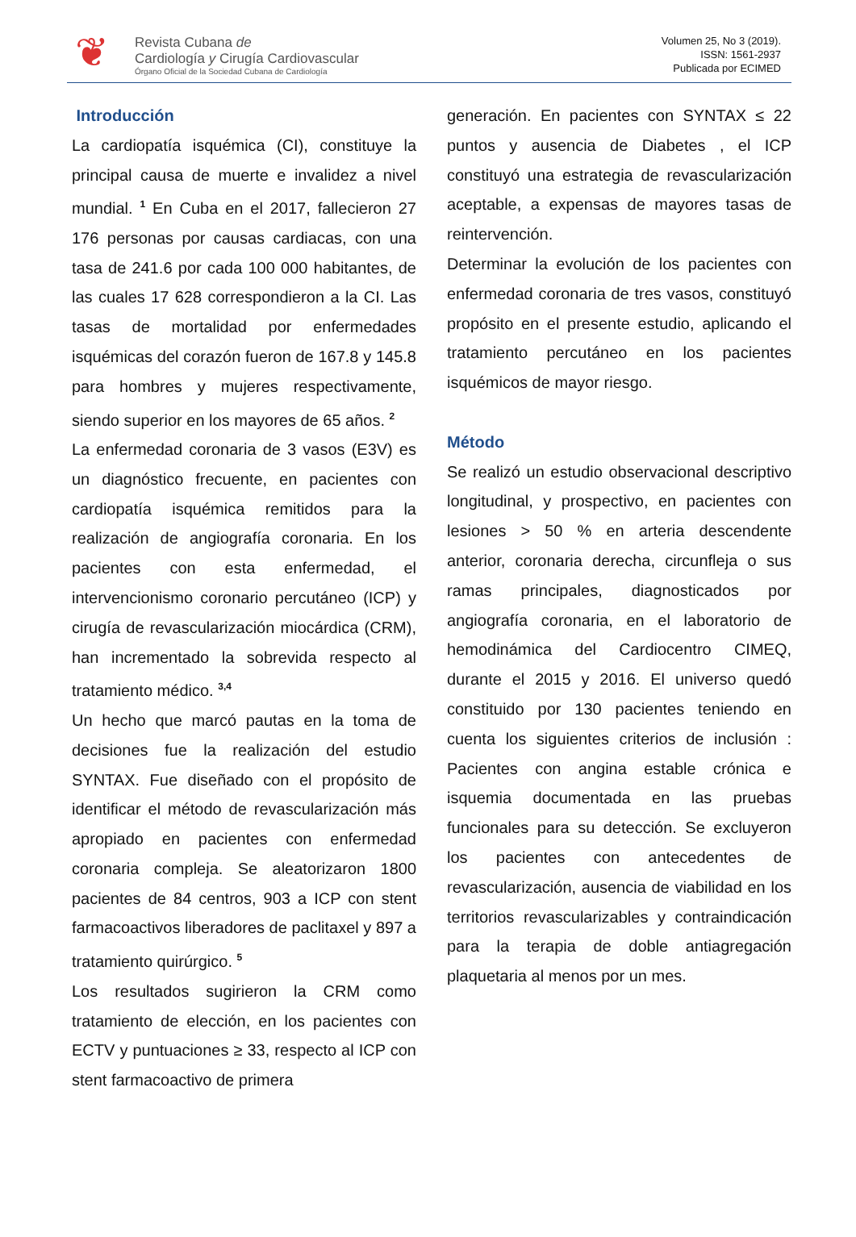❦
Revista Cubana de
Cardiología y Cirugía Cardiovascular
Órgano Oficial de la Sociedad Cubana de Cardiología
Volumen 25, No 3 (2019).
ISSN: 1561-2937
Publicada por ECIMED
Introducción
La cardiopatía isquémica (CI), constituye la principal causa de muerte e invalidez a nivel mundial. <sup>1</sup> En Cuba en el 2017, fallecieron 27 176 personas por causas cardiacas, con una tasa de 241.6 por cada 100 000 habitantes, de las cuales 17 628 correspondieron a la CI. Las tasas de mortalidad por enfermedades isquémicas del corazón fueron de 167.8 y 145.8 para hombres y mujeres respectivamente, siendo superior en los mayores de 65 años. <sup>2</sup>
La enfermedad coronaria de 3 vasos (E3V) es un diagnóstico frecuente, en pacientes con cardiopatía isquémica remitidos para la realización de angiografía coronaria. En los pacientes con esta enfermedad, el intervencionismo coronario percutáneo (ICP) y cirugía de revascularización miocárdica (CRM), han incrementado la sobrevida respecto al tratamiento médico. <sup>3,4</sup>
Un hecho que marcó pautas en la toma de decisiones fue la realización del estudio SYNTAX. Fue diseñado con el propósito de identificar el método de revascularización más apropiado en pacientes con enfermedad coronaria compleja. Se aleatorizaron 1800 pacientes de 84 centros, 903 a ICP con stent farmacoactivos liberadores de paclitaxel y 897 a tratamiento quirúrgico. <sup>5</sup>
Los resultados sugirieron la CRM como tratamiento de elección, en los pacientes con ECTV y puntuaciones ≥ 33, respecto al ICP con stent farmacoactivo de primera
generación. En pacientes con SYNTAX ≤ 22 puntos y ausencia de Diabetes , el ICP constituyó una estrategia de revascularización aceptable, a expensas de mayores tasas de reintervención.
Determinar la evolución de los pacientes con enfermedad coronaria de tres vasos, constituyó propósito en el presente estudio, aplicando el tratamiento percutáneo en los pacientes isquémicos de mayor riesgo.
Método
Se realizó un estudio observacional descriptivo longitudinal, y prospectivo, en pacientes con lesiones > 50 % en arteria descendente anterior, coronaria derecha, circunfleja o sus ramas principales, diagnosticados por angiografía coronaria, en el laboratorio de hemodinámica del Cardiocentro CIMEQ, durante el 2015 y 2016. El universo quedó constituido por 130 pacientes teniendo en cuenta los siguientes criterios de inclusión : Pacientes con angina estable crónica e isquemia documentada en las pruebas funcionales para su detección. Se excluyeron los pacientes con antecedentes de revascularización, ausencia de viabilidad en los territorios revascularizables y contraindicación para la terapia de doble antiagregación plaquetaria al menos por un mes.